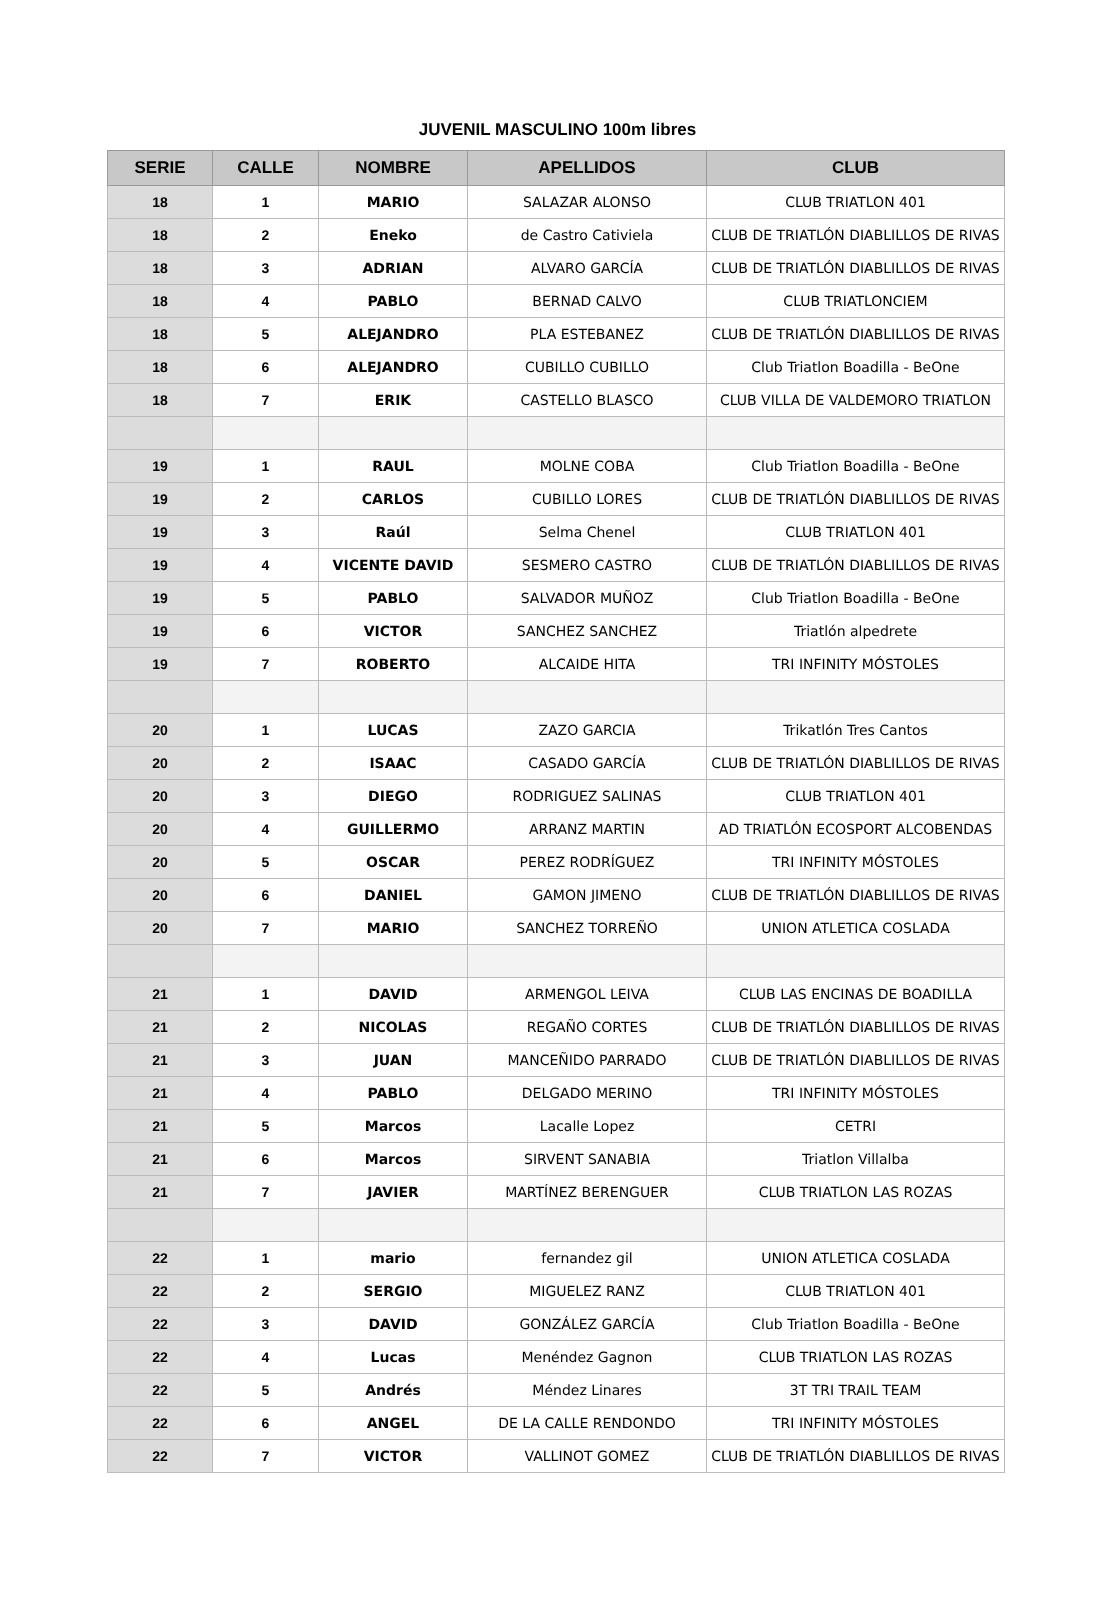JUVENIL MASCULINO 100m libres
| SERIE | CALLE | NOMBRE | APELLIDOS | CLUB |
| --- | --- | --- | --- | --- |
| 18 | 1 | MARIO | SALAZAR ALONSO | CLUB TRIATLON 401 |
| 18 | 2 | Eneko | de Castro Cativiela | CLUB DE TRIATLÓN DIABLILLOS DE RIVAS |
| 18 | 3 | ADRIAN | ALVARO GARCÍA | CLUB DE TRIATLÓN DIABLILLOS DE RIVAS |
| 18 | 4 | PABLO | BERNAD CALVO | CLUB TRIATLONCIEM |
| 18 | 5 | ALEJANDRO | PLA ESTEBANEZ | CLUB DE TRIATLÓN DIABLILLOS DE RIVAS |
| 18 | 6 | ALEJANDRO | CUBILLO CUBILLO | Club Triatlon Boadilla - BeOne |
| 18 | 7 | ERIK | CASTELLO BLASCO | CLUB VILLA DE VALDEMORO TRIATLON |
| 19 | 1 | RAUL | MOLNE COBA | Club Triatlon Boadilla - BeOne |
| 19 | 2 | CARLOS | CUBILLO LORES | CLUB DE TRIATLÓN DIABLILLOS DE RIVAS |
| 19 | 3 | Raúl | Selma Chenel | CLUB TRIATLON 401 |
| 19 | 4 | VICENTE DAVID | SESMERO CASTRO | CLUB DE TRIATLÓN DIABLILLOS DE RIVAS |
| 19 | 5 | PABLO | SALVADOR MUÑOZ | Club Triatlon Boadilla - BeOne |
| 19 | 6 | VICTOR | SANCHEZ SANCHEZ | Triatlón alpedrete |
| 19 | 7 | ROBERTO | ALCAIDE HITA | TRI INFINITY MÓSTOLES |
| 20 | 1 | LUCAS | ZAZO GARCIA | Trikatlón Tres Cantos |
| 20 | 2 | ISAAC | CASADO GARCÍA | CLUB DE TRIATLÓN DIABLILLOS DE RIVAS |
| 20 | 3 | DIEGO | RODRIGUEZ SALINAS | CLUB TRIATLON 401 |
| 20 | 4 | GUILLERMO | ARRANZ MARTIN | AD TRIATLÓN ECOSPORT ALCOBENDAS |
| 20 | 5 | OSCAR | PEREZ RODRÍGUEZ | TRI INFINITY MÓSTOLES |
| 20 | 6 | DANIEL | GAMON JIMENO | CLUB DE TRIATLÓN DIABLILLOS DE RIVAS |
| 20 | 7 | MARIO | SANCHEZ TORREÑO | UNION ATLETICA COSLADA |
| 21 | 1 | DAVID | ARMENGOL LEIVA | CLUB LAS ENCINAS DE BOADILLA |
| 21 | 2 | NICOLAS | REGAÑO CORTES | CLUB DE TRIATLÓN DIABLILLOS DE RIVAS |
| 21 | 3 | JUAN | MANCEÑIDO PARRADO | CLUB DE TRIATLÓN DIABLILLOS DE RIVAS |
| 21 | 4 | PABLO | DELGADO MERINO | TRI INFINITY MÓSTOLES |
| 21 | 5 | Marcos | Lacalle Lopez | CETRI |
| 21 | 6 | Marcos | SIRVENT SANABIA | Triatlon Villalba |
| 21 | 7 | JAVIER | MARTÍNEZ BERENGUER | CLUB TRIATLON LAS ROZAS |
| 22 | 1 | mario | fernandez gil | UNION ATLETICA COSLADA |
| 22 | 2 | SERGIO | MIGUELEZ RANZ | CLUB TRIATLON 401 |
| 22 | 3 | DAVID | GONZÁLEZ GARCÍA | Club Triatlon Boadilla - BeOne |
| 22 | 4 | Lucas | Menéndez Gagnon | CLUB TRIATLON LAS ROZAS |
| 22 | 5 | Andrés | Méndez Linares | 3T TRI TRAIL TEAM |
| 22 | 6 | ANGEL | DE LA CALLE RENDONDO | TRI INFINITY MÓSTOLES |
| 22 | 7 | VICTOR | VALLINOT GOMEZ | CLUB DE TRIATLÓN DIABLILLOS DE RIVAS |